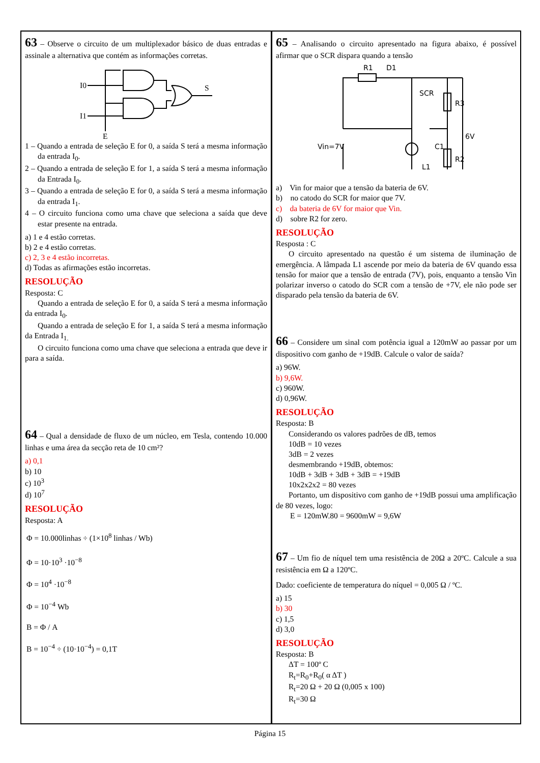63 – Observe o circuito de um multiplexador básico de duas entradas e assinale a alternativa que contém as informações corretas.
I0
I1
S
E
1 – Quando a entrada de seleção E for 0, a saída S terá a mesma informação da entrada I<sub>0</sub>.
2 – Quando a entrada de seleção E for 1, a saída S terá a mesma informação da Entrada I<sub>0</sub>.
3 – Quando a entrada de seleção E for 0, a saída S terá a mesma informação da entrada I<sub>1</sub>.
4 – O circuito funciona como uma chave que seleciona a saída que deve estar presente na entrada.
a) 1 e 4 estão corretas.
b) 2 e 4 estão corretas.
c) 2, 3 e 4 estão incorretas.
d) Todas as afirmações estão incorretas.
RESOLUÇÃO
Resposta: C
Quando a entrada de seleção E for 0, a saída S terá a mesma informação da entrada I<sub>0</sub>.
Quando a entrada de seleção E for 1, a saída S terá a mesma informação da Entrada I<sub>1.</sub>
O circuito funciona como uma chave que seleciona a entrada que deve ir para a saída.
64 – Qual a densidade de fluxo de um núcleo, em Tesla, contendo 10.000 linhas e uma área da secção reta de 10 cm²?
a) 0,1
b) 10
c) 10<sup>3</sup>
d) 10<sup>7</sup>
RESOLUÇÃO
Resposta: A
Φ = 10.000linhas ÷ (1×10<sup>8</sup> linhas / Wb)
Φ = 10·10<sup>3</sup> ·10<sup>−8</sup>
Φ = 10<sup>4</sup> ·10<sup>−8</sup>
Φ = 10<sup>−4</sup> Wb
B = Φ / A
B = 10<sup>−4</sup> ÷ (10·10<sup>−4</sup>) = 0,1T
65 – Analisando o circuito apresentado na figura abaixo, é possível afirmar que o SCR dispara quando a tensão
R1
D1
SCR
R3
R2
C1
L1
6V
Vin=7V
a) Vin for maior que a tensão da bateria de 6V.
b) no catodo do SCR for maior que 7V.
c) da bateria de 6V for maior que Vin.
d) sobre R2 for zero.
RESOLUÇÃO
Resposta : C
O circuito apresentado na questão é um sistema de iluminação de emergência. A lâmpada L1 ascende por meio da bateria de 6V quando essa tensão for maior que a tensão de entrada (7V), pois, enquanto a tensão Vin polarizar inverso o catodo do SCR com a tensão de +7V, ele não pode ser disparado pela tensão da bateria de 6V.
66 – Considere um sinal com potência igual a 120mW ao passar por um dispositivo com ganho de +19dB. Calcule o valor de saída?
a) 96W.
b) 9,6W.
c) 960W.
d) 0,96W.
RESOLUÇÃO
Resposta: B
Considerando os valores padrões de dB, temos
10dB = 10 vezes
3dB = 2 vezes
desmembrando +19dB, obtemos:
10dB + 3dB + 3dB + 3dB = +19dB
10x2x2x2 = 80 vezes
Portanto, um dispositivo com ganho de +19dB possui uma amplificação de 80 vezes, logo:
E = 120mW.80 = 9600mW = 9,6W
67 – Um fio de níquel tem uma resistência de 20Ω a 20ºC. Calcule a sua resistência em Ω a 120ºC.
Dado: coeficiente de temperatura do níquel = 0,005 Ω / ºC.
a) 15
b) 30
c) 1,5
d) 3,0
RESOLUÇÃO
Resposta: B
ΔT = 100º C
R<sub>t</sub>=R<sub>0</sub>+R<sub>0</sub>( α ΔT )
R<sub>t</sub>=20 Ω + 20 Ω (0,005 x 100)
R<sub>t</sub>=30 Ω
Página 15